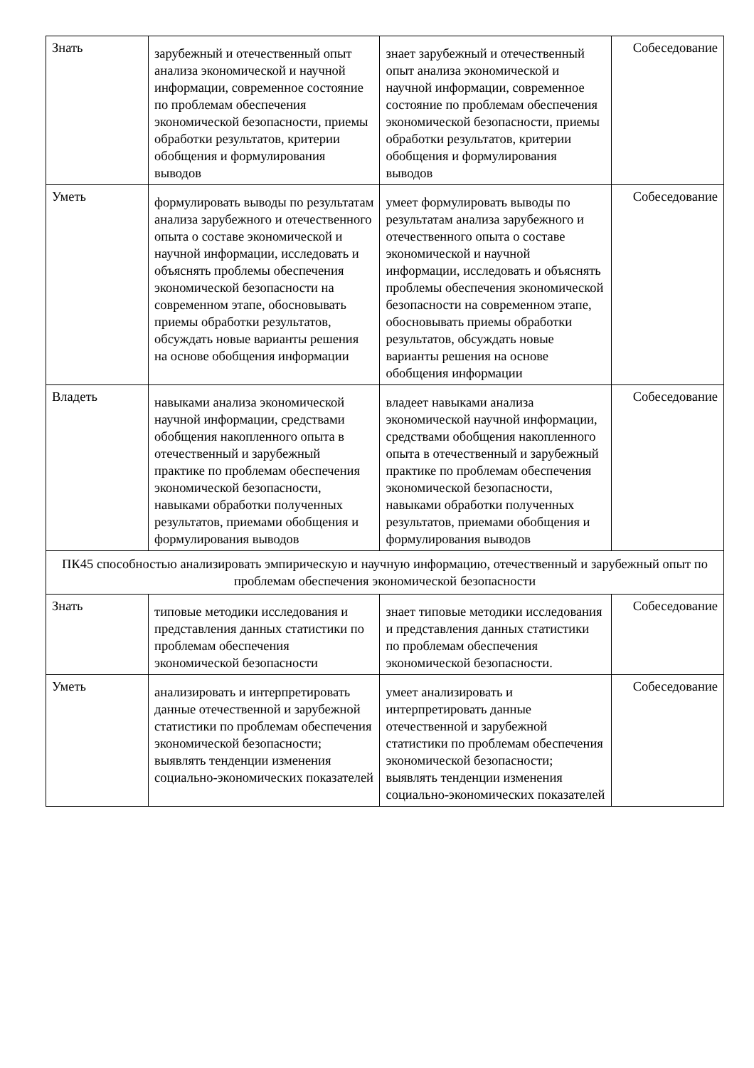| Знать | зарубежный и отечественный опыт анализа экономической и научной информации, современное состояние по проблемам обеспечения экономической безопасности, приемы обработки результатов, критерии обобщения и формулирования выводов | знает зарубежный и отечественный опыт анализа экономической и научной информации, современное состояние по проблемам обеспечения экономической безопасности, приемы обработки результатов, критерии обобщения и формулирования выводов | Собеседование |
| Уметь | формулировать выводы по результатам анализа зарубежного и отечественного опыта о составе экономической и научной информации, исследовать и объяснять проблемы обеспечения экономической безопасности на современном этапе, обосновывать приемы обработки результатов, обсуждать новые варианты решения на основе обобщения информации | умеет формулировать выводы по результатам анализа зарубежного и отечественного опыта о составе экономической и научной информации, исследовать и объяснять проблемы обеспечения экономической безопасности на современном этапе, обосновывать приемы обработки результатов, обсуждать новые варианты решения на основе обобщения информации | Собеседование |
| Владеть | навыками анализа экономической научной информации, средствами обобщения накопленного опыта в отечественный и зарубежный практике по проблемам обеспечения экономической безопасности, навыками обработки полученных результатов, приемами обобщения и формулирования выводов | владеет навыками анализа экономической научной информации, средствами обобщения накопленного опыта в отечественный и зарубежный практике по проблемам обеспечения экономической безопасности, навыками обработки полученных результатов, приемами обобщения и формулирования выводов | Собеседование |
| ПК45 способностью анализировать эмпирическую и научную информацию, отечественный и зарубежный опыт по проблемам обеспечения экономической безопасности | | | |
| Знать | типовые методики исследования и представления данных статистики по проблемам обеспечения экономической безопасности | знает типовые методики исследования и представления данных статистики по проблемам обеспечения экономической безопасности. | Собеседование |
| Уметь | анализировать и интерпретировать данные отечественной и зарубежной статистики по проблемам обеспечения экономической безопасности; выявлять тенденции изменения социально-экономических показателей | умеет анализировать и интерпретировать данные отечественной и зарубежной статистики по проблемам обеспечения экономической безопасности; выявлять тенденции изменения социально-экономических показателей | Собеседование |